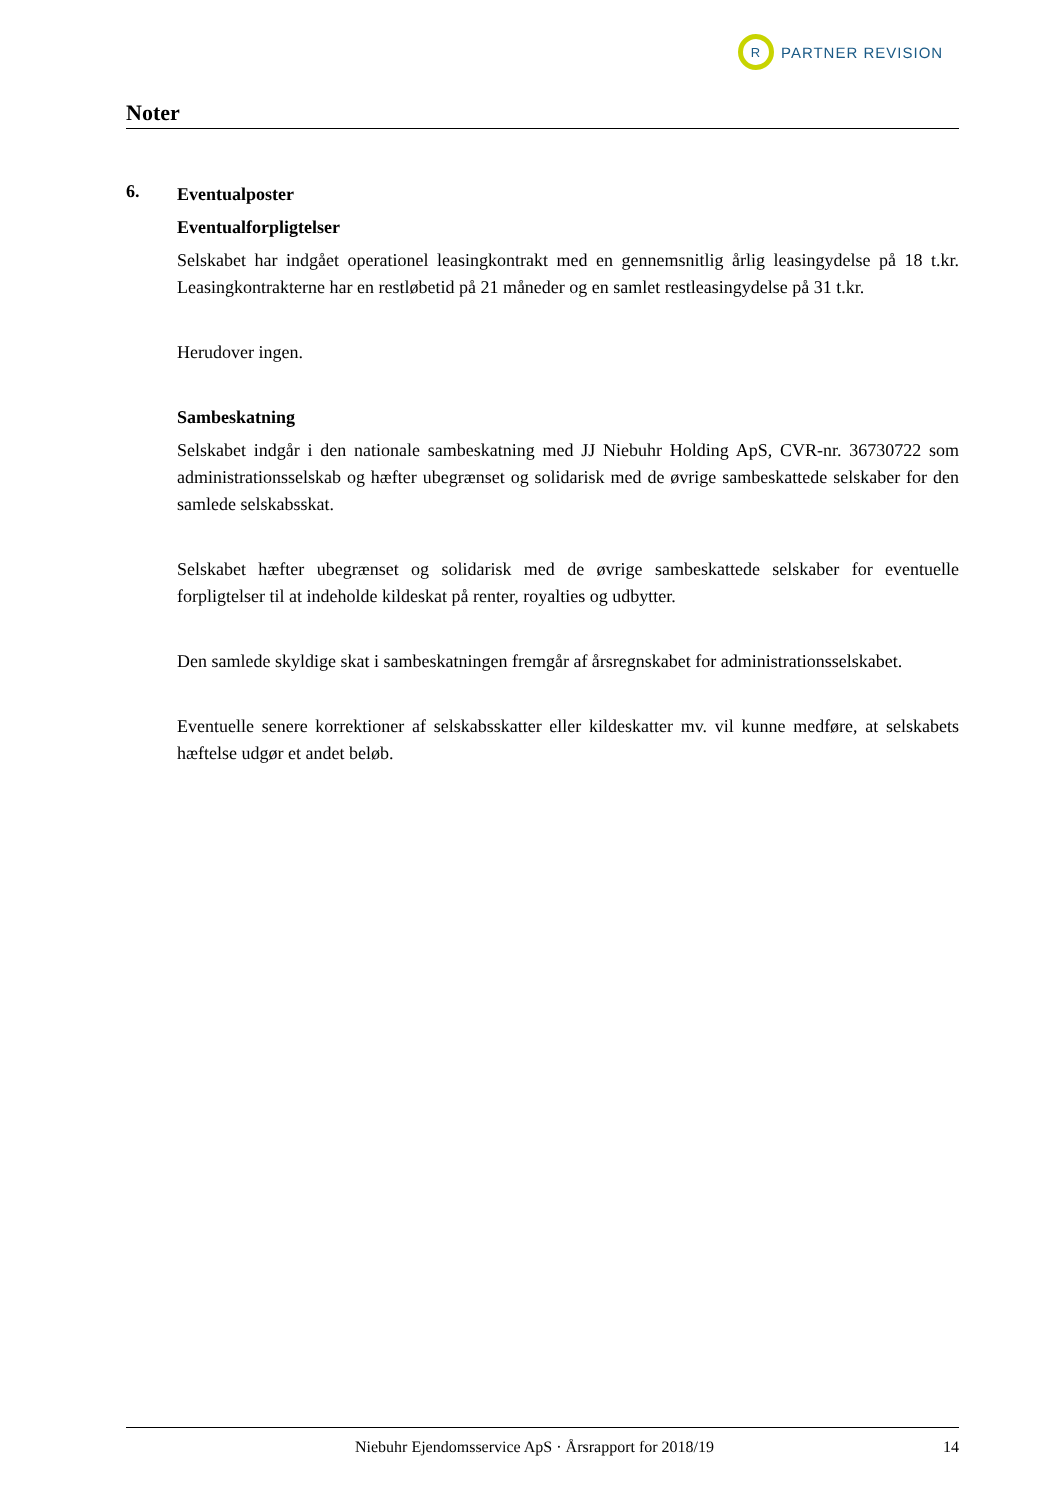R
PARTNER REVISION
Noter
6.
Eventualposter
Eventualforpligtelser
Selskabet har indgået operationel leasingkontrakt med en gennemsnitlig årlig leasingydelse på 18 t.kr. Leasingkontrakterne har en restløbetid på 21 måneder og en samlet restleasingydelse på 31 t.kr.
Herudover ingen.
Sambeskatning
Selskabet indgår i den nationale sambeskatning med JJ Niebuhr Holding ApS, CVR-nr. 36730722 som administrationsselskab og hæfter ubegrænset og solidarisk med de øvrige sambeskattede selskaber for den samlede selskabsskat.
Selskabet hæfter ubegrænset og solidarisk med de øvrige sambeskattede selskaber for eventuelle forpligtelser til at indeholde kildeskat på renter, royalties og udbytter.
Den samlede skyldige skat i sambeskatningen fremgår af årsregnskabet for administrationsselskabet.
Eventuelle senere korrektioner af selskabsskatter eller kildeskatter mv. vil kunne medføre, at selskabets hæftelse udgør et andet beløb.
Niebuhr Ejendomsservice ApS · Årsrapport for 2018/19 14